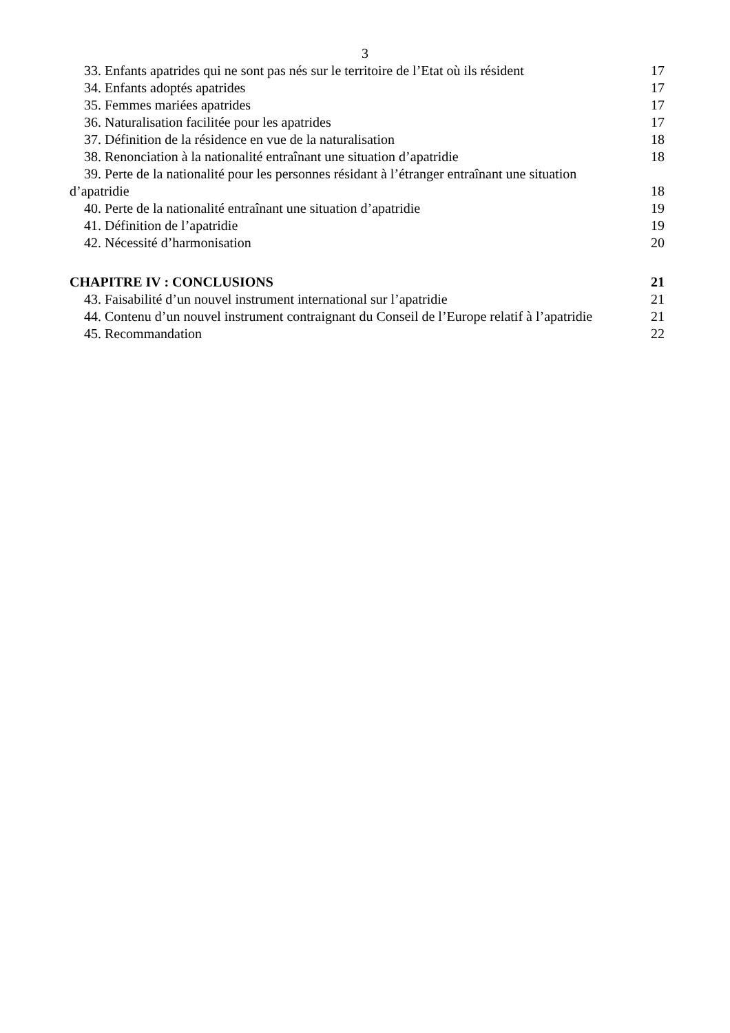3
33. Enfants apatrides qui ne sont pas nés sur le territoire de l’Etat où ils résident 17
34. Enfants adoptés apatrides 17
35. Femmes mariées apatrides 17
36. Naturalisation facilitée pour les apatrides 17
37. Définition de la résidence en vue de la naturalisation 18
38. Renonciation à la nationalité entraînant une situation d’apatridie 18
39. Perte de la nationalité pour les personnes résidant à l’étranger entraînant une situation
d’apatridie 18
40. Perte de la nationalité entraînant une situation d’apatridie 19
41. Définition de l’apatridie 19
42. Nécessité d’harmonisation 20
CHAPITRE IV : CONCLUSIONS 21
43. Faisabilité d’un nouvel instrument international sur l’apatridie 21
44. Contenu d’un nouvel instrument contraignant du Conseil de l’Europe relatif à l’apatridie 21
45. Recommandation 22